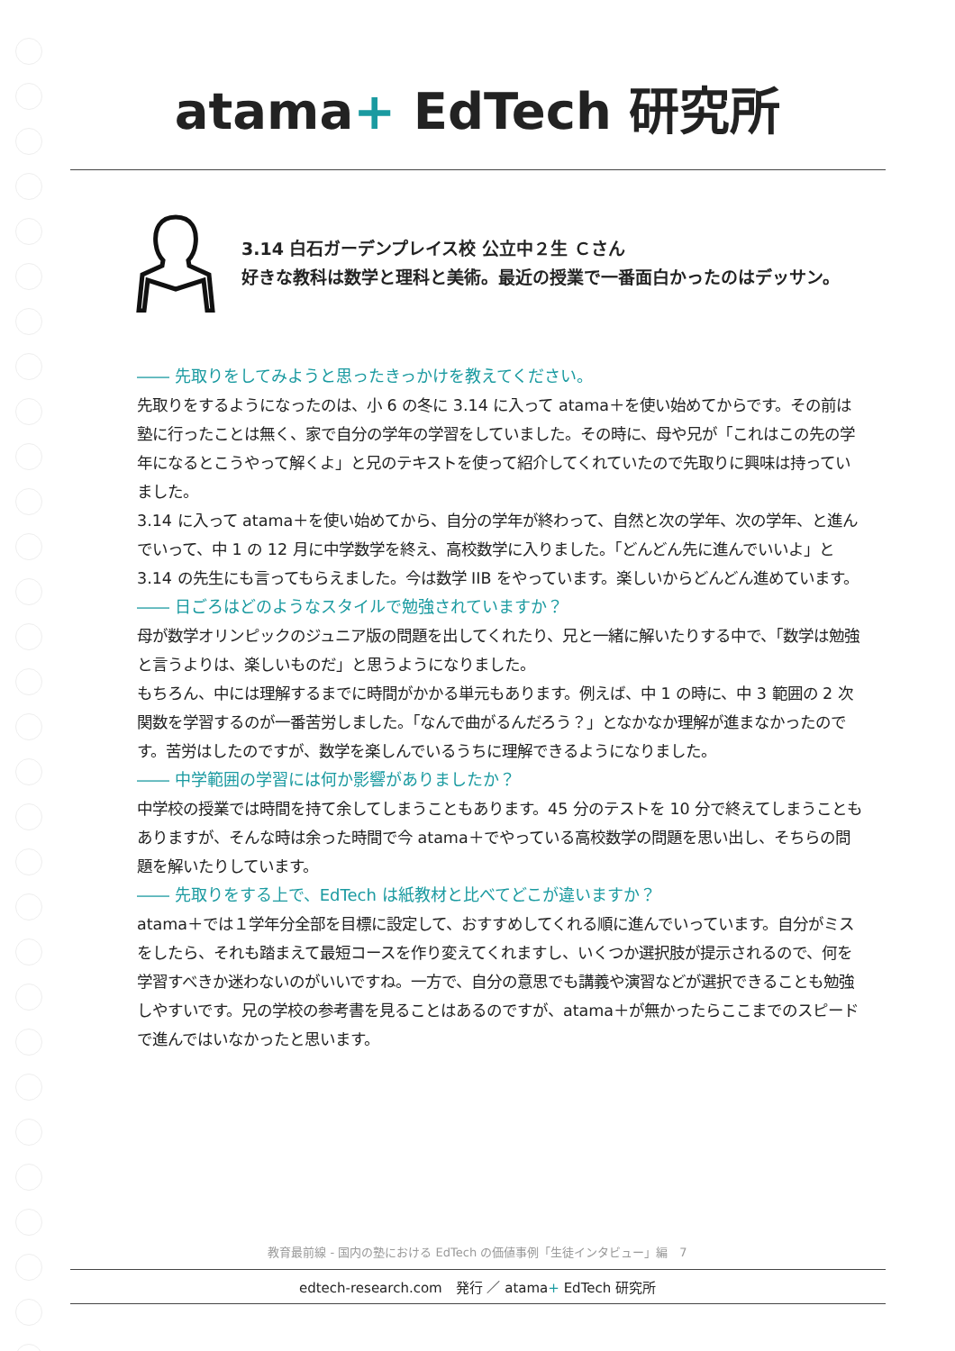atama+ EdTech 研究所
3.14 白石ガーデンプレイス校 公立中２生 Ｃさん
好きな教科は数学と理科と美術。最近の授業で一番面白かったのはデッサン。
―― 先取りをしてみようと思ったきっかけを教えてください。
先取りをするようになったのは、小 6 の冬に 3.14 に入って atama＋を使い始めてからです。その前は塾に行ったことは無く、家で自分の学年の学習をしていました。その時に、母や兄が「これはこの先の学年になるとこうやって解くよ」と兄のテキストを使って紹介してくれていたので先取りに興味は持っていました。
3.14 に入って atama＋を使い始めてから、自分の学年が終わって、自然と次の学年、次の学年、と進んでいって、中 1 の 12 月に中学数学を終え、高校数学に入りました。「どんどん先に進んでいいよ」と 3.14 の先生にも言ってもらえました。今は数学 IIB をやっています。楽しいからどんどん進めています。
―― 日ごろはどのようなスタイルで勉強されていますか？
母が数学オリンピックのジュニア版の問題を出してくれたり、兄と一緒に解いたりする中で、「数学は勉強と言うよりは、楽しいものだ」と思うようになりました。
もちろん、中には理解するまでに時間がかかる単元もあります。例えば、中 1 の時に、中 3 範囲の 2 次関数を学習するのが一番苦労しました。「なんで曲がるんだろう？」となかなか理解が進まなかったのです。苦労はしたのですが、数学を楽しんでいるうちに理解できるようになりました。
―― 中学範囲の学習には何か影響がありましたか？
中学校の授業では時間を持て余してしまうこともあります。45 分のテストを 10 分で終えてしまうこともありますが、そんな時は余った時間で今 atama＋でやっている高校数学の問題を思い出し、そちらの問題を解いたりしています。
―― 先取りをする上で、EdTech は紙教材と比べてどこが違いますか？
atama＋では１学年分全部を目標に設定して、おすすめしてくれる順に進んでいっています。自分がミスをしたら、それも踏まえて最短コースを作り変えてくれますし、いくつか選択肢が提示されるので、何を学習すべきか迷わないのがいいですね。一方で、自分の意思でも講義や演習などが選択できることも勉強しやすいです。兄の学校の参考書を見ることはあるのですが、atama＋が無かったらここまでのスピードで進んではいなかったと思います。
教育最前線 - 国内の塾における EdTech の価値事例「生徒インタビュー」編　7
edtech-research.com　発行 ／ atama+ EdTech 研究所